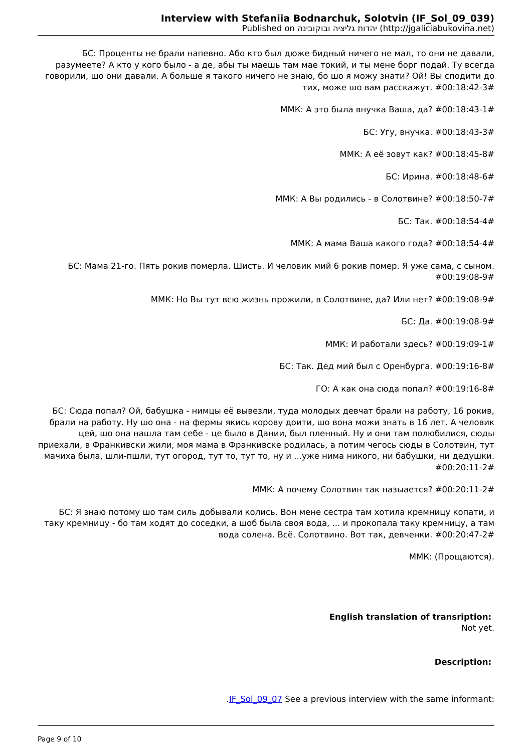Interview with Stefaniia Bodnarchuk, Solotvin (IF_Sol_09_039)
Published on יהדות גליציה ובוקובינה (http://jgaliciabukovina.net)
БС: Проценты не брали напевно. Або кто был дюже бидный ничего не мал, то они не давали, разумеете? А кто у кого было - а де, абы ты маешь там мае токий, и ты мене борг подай. Ту всегда говорили, шо они давали. А больше я такого ничего не знаю, бо шо я можу знати? Ой! Вы сподити до тих, може шо вам расскажут. #00:18:42-3#
ММК: А это была внучка Ваша, да? #00:18:43-1#
БС: Угу, внучка. #00:18:43-3#
ММК: А её зовут как? #00:18:45-8#
БС: Ирина. #00:18:48-6#
ММК: А Вы родились - в Солотвине? #00:18:50-7#
БС: Так. #00:18:54-4#
ММК: А мама Ваша какого года? #00:18:54-4#
БС: Мама 21-го. Пять рокив померла. Шисть. И человик мий 6 рокив помер. Я уже сама, с сыном. #00:19:08-9#
ММК: Но Вы тут всю жизнь прожили, в Солотвине, да? Или нет? #00:19:08-9#
БС: Да. #00:19:08-9#
ММК: И работали здесь? #00:19:09-1#
БС: Так. Дед мий был с Оренбурга. #00:19:16-8#
ГО: А как она сюда попал? #00:19:16-8#
БС: Сюда попал? Ой, бабушка - нимцы её вывезли, туда молодых девчат брали на работу, 16 рокив, брали на работу. Ну шо она - на фермы якись корову доити, шо вона можи знать в 16 лет. А человик цей, шо она нашла там себе - це было в Дании, был пленный. Ну и они там полюбилися, сюды приехали, в Франкивски жили, моя мама в Франкивске родилась, а потим чегось сюды в Солотвин, тут мачиха была, шли-пшли, тут огород, тут то, тут то, ну и ...уже нима никого, ни бабушки, ни дедушки. #00:20:11-2#
ММК: А почему Солотвин так назыается? #00:20:11-2#
БС: Я знаю потому шо там силь добывали колись. Вон мене сестра там хотила кремницу копати, и таку кремницу - бо там ходят до соседки, а шоб была своя вода, ... и прокопала таку кремницу, а там вода солена. Всё. Солотвино. Вот так, девченки. #00:20:47-2#
ММК: (Прощаются).
English translation of transription:
Not yet.
Description:
.IF_Sol_09_07 See a previous interview with the same informant:
Page 9 of 10